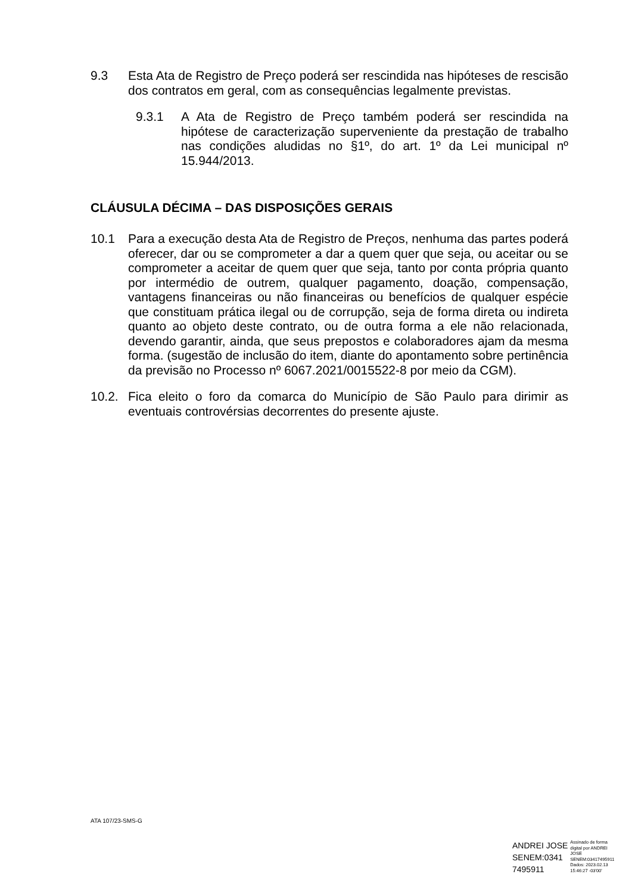9.3 Esta Ata de Registro de Preço poderá ser rescindida nas hipóteses de rescisão dos contratos em geral, com as consequências legalmente previstas.
9.3.1 A Ata de Registro de Preço também poderá ser rescindida na hipótese de caracterização superveniente da prestação de trabalho nas condições aludidas no §1º, do art. 1º da Lei municipal nº 15.944/2013.
CLÁUSULA DÉCIMA – DAS DISPOSIÇÕES GERAIS
10.1 Para a execução desta Ata de Registro de Preços, nenhuma das partes poderá oferecer, dar ou se comprometer a dar a quem quer que seja, ou aceitar ou se comprometer a aceitar de quem quer que seja, tanto por conta própria quanto por intermédio de outrem, qualquer pagamento, doação, compensação, vantagens financeiras ou não financeiras ou benefícios de qualquer espécie que constituam prática ilegal ou de corrupção, seja de forma direta ou indireta quanto ao objeto deste contrato, ou de outra forma a ele não relacionada, devendo garantir, ainda, que seus prepostos e colaboradores ajam da mesma forma. (sugestão de inclusão do item, diante do apontamento sobre pertinência da previsão no Processo nº 6067.2021/0015522-8 por meio da CGM).
10.2. Fica eleito o foro da comarca do Município de São Paulo para dirimir as eventuais controvérsias decorrentes do presente ajuste.
ATA 107/23-SMS-G
ANDREI JOSE
SENEM:0341
7495911
Assinado de forma
digital por ANDREI
JOSE
SENEM:03417495911
Dados: 2023.02.13
15:46:27 -03'00'